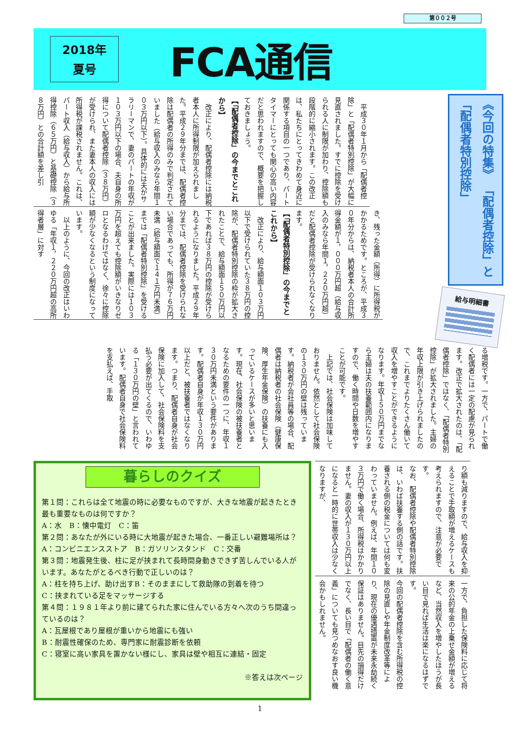第００２号
2018年
夏号
FCA通信
　平成３０年１月から「配偶者控除」と「配偶者特別控除」が大幅に見直されました。すでに控除を受けられる人に制限が加わり、控除額も段階的に縮小されます。この改正は、私たちにとってきわめて身近に関係する項目の一つであり、パートタイマーにとっても関心の高い内容だと思われますので、概要を把握しておきましょう。
【「配偶者控除」の今までとこれから】
　改正により、配偶者控除には納税者本人に所得制限が加えられました。平成２９年分までは、配偶者控除は配偶者の所得のみで判定されていました（給与収入のみなら年間１０３万円以下）。具体的には夫がサラリーマンで、妻のパートの年収が１０３万円以下の場合、夫自身の所得について配偶者控除（３８万円）が受けられ、また妻本人の収入には所得税が課税されません。これは、パート収入（給与収入）から給与所得控除（６５万円）と基礎控除（３８万円）との合計額を差し引
き、残った金額（所得）に所得税がかかるためです。ところが、平成３０年分からは、納税者本人の合計所得金額が１，０００万円超（給与収入のみなら年間１，２２０万円超）だと配偶者控除が受けられなくなります。
【「配偶者特別控除」の今までとこれから】
　改正により、給与額面１０３万円以下で受けられていた３８万円の控除が、配偶者特別控除の枠が拡大されたことで、給与額面１５０万円以下であれば３８万円の控除が受けられるようになりました。平成２９年分までは、配偶者控除を受けられない場合であっても、所得が７６万円未満（給与額面で１４１万円未満）までは「配偶者特別控除」を受けることが出来ました。実際には１０３万円を超えても控除額がいきなりゼロとなるわけではなく、徐々に控除額が少なくなるという制度になっています。
　以上のように、今回の改正はいわゆる「年収１，２２０万円超の高所得者層」に対す
《今回の特集》 「配偶者控除」と「配偶者特別控除」
給与明細書
る増税です。一方で、パートで働く配偶者には一定の配慮が見られます。改正で拡大されたのは、「配偶者控除」ではなく、「配偶者特別控除」が拡大されました。主婦の年収上限が引き上げられましたので、これまでよりたくさん働いて収入を増やすことができるようになります。年収１５０万円までなら主婦は夫の扶養範囲内になりますので、働く時間や日数を増やすことが可能です。
　上記では、社会保険は加味しておりません。依然として社会保険の１３０万円の壁は残っています。納税者が会社員等の場合、配偶者は納税者の社会保険（健康保険、厚生年金保険）の扶養にも入っているケースが多いと思います。現在、社会保険の被扶養者となるための要件の一つに、年収１３０万円未満という要件があります。配偶者自身が年収１３０万円以上だと、被扶養者ではなくなります。つまり、配偶者自身が社会保険に加入して、社会保険料を支払う必要が出てくるので、いわゆる「１３０万円の壁」と言われています。配偶者自身で社会保険料を支払えば、手取
暮らしのクイズ
第１問：これらは全て地震の時に必要なものですが、大きな地震が起きたとき最も重要なものは何ですか？
A：水　B：懐中電灯　C：笛
第２問：あなたが外にいる時に大地震が起きた場合、一番正しい避難場所は？
A：コンビニエンスストア　B：ガソリンスタンド　C：交番
第３問：地震発生後、柱に足が挟まれて長時間身動きできず苦しんでいる人がいます。あなたがとるべき行動で正しいのは？
A：柱を持ち上げ、助け出すB：そのままにして救助隊の到着を待つ
C：挟まれている足をマッサージする
第４問：１９８１年より前に建てられた家に住んでいる方々へ次のうち間違っているのは？
A：瓦屋根であり屋根が重いから地震にも強い
B：耐震性確保のため、専門家に耐震診断を依頼
C：寝室に高い家具を置かない様にし、家具は壁や相互に連結・固定
※答えは次ページ
り額も減りますので、給与収入を抑えることで手取額が増えるケースも考えられますので、注意が必要です。
なお、配偶者控除や配偶者特別控除は、いわば扶養する側の話です。扶養される側の税金については何も変わっていません。例えば、年間１０３万円で働く場合、所得税はかかりません。妻の収入が１３０万円以上になると一時的に世帯収入は少なくなりますが、
一方で、負担した保険料に応じて将来の公的年金の上乗せ金額が増えるなど、当然収入を増やしたほうが長い目で見れば生活は楽になるはずです。
今回の配偶者控除を含む所得税の控除の見直しや年金制度改革等により、現在の優遇措置が未来永劫続く保証はありません。目先の損得だけでなく、長い目で「配偶者の働く意義」についても見つめなおす良い機会かもしれません。
1